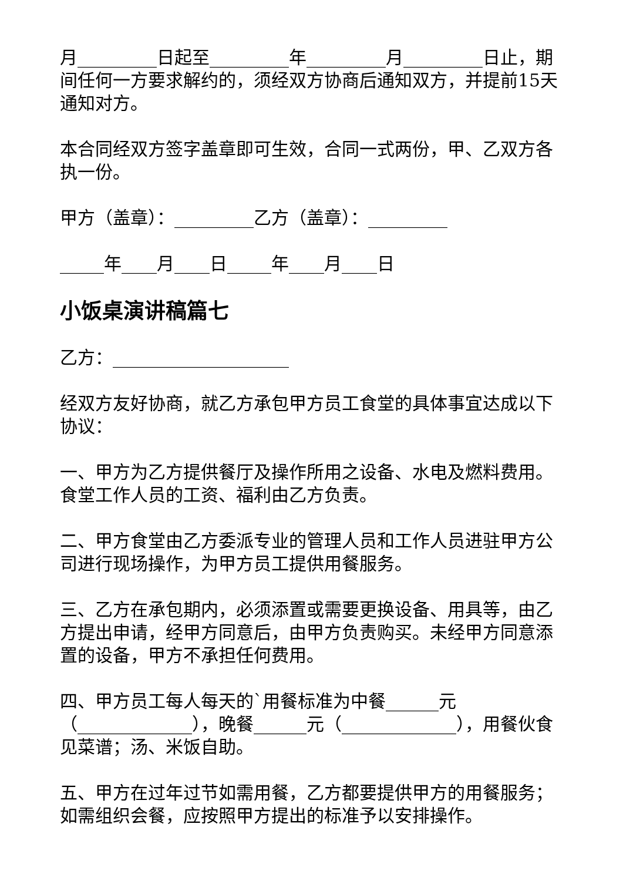月_________日起至_________年_________月_________日止，期间任何一方要求解约的，须经双方协商后通知双方，并提前15天通知对方。
本合同经双方签字盖章即可生效，合同一式两份，甲、乙双方各执一份。
甲方（盖章）：_________乙方（盖章）：_________
_____年____月____日_____年____月____日
小饭桌演讲稿篇七
乙方：____________________
经双方友好协商，就乙方承包甲方员工食堂的具体事宜达成以下协议：
一、甲方为乙方提供餐厅及操作所用之设备、水电及燃料费用。食堂工作人员的工资、福利由乙方负责。
二、甲方食堂由乙方委派专业的管理人员和工作人员进驻甲方公司进行现场操作，为甲方员工提供用餐服务。
三、乙方在承包期内，必须添置或需要更换设备、用具等，由乙方提出申请，经甲方同意后，由甲方负责购买。未经甲方同意添置的设备，甲方不承担任何费用。
四、甲方员工每人每天的`用餐标准为中餐______元（_____________），晚餐______元（_____________），用餐伙食见菜谱；汤、米饭自助。
五、甲方在过年过节如需用餐，乙方都要提供甲方的用餐服务；如需组织会餐，应按照甲方提出的标准予以安排操作。